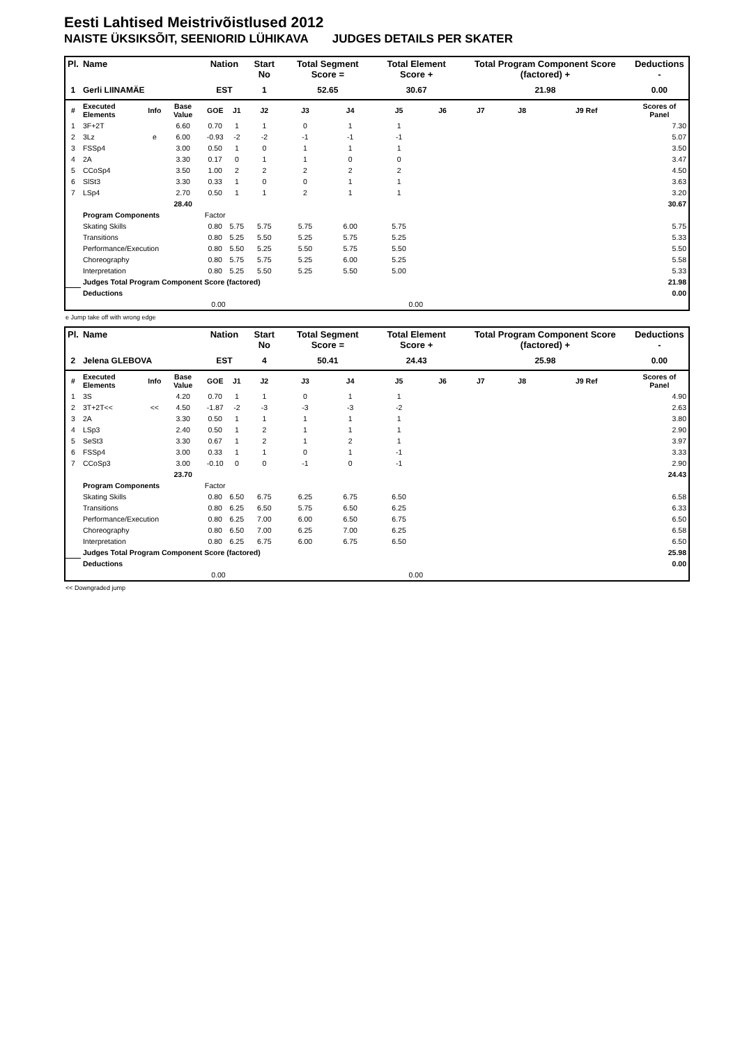Eesti Lahtised Meistrivõistlused 2012
NAISTE ÜKSIKSÕIT, SEENIORID LÜHIKAVA JUDGES DETAILS PER SKATER
| Pl. | Name | | | Nation | | Start No | Total Segment Score = | | Total Element Score + | | Total Program Component Score (factored) + | | | Deductions - |
| --- | --- | --- | --- | --- | --- | --- | --- | --- | --- | --- | --- | --- | --- | --- |
| 1 | Gerli LIINAMÄE | | | EST | | 1 | 52.65 | | 30.67 | | 21.98 | | | 0.00 |
| # | Executed Elements | Info | Base Value | GOE | J1 | J2 | J3 | J4 | J5 | J6 | J7 | J8 | J9 Ref | Scores of Panel |
| 1 | 3F+2T | | 6.60 | 0.70 | 1 | 1 | 0 | 1 | 1 | | | | | 7.30 |
| 2 | 3Lz | e | 6.00 | -0.93 | -2 | -2 | -1 | -1 | -1 | | | | | 5.07 |
| 3 | FSSp4 | | 3.00 | 0.50 | 1 | 0 | 1 | 1 | 1 | | | | | 3.50 |
| 4 | 2A | | 3.30 | 0.17 | 0 | 1 | 1 | 0 | 0 | | | | | 3.47 |
| 5 | CCoSp4 | | 3.50 | 1.00 | 2 | 2 | 2 | 2 | 2 | | | | | 4.50 |
| 6 | SlSt3 | | 3.30 | 0.33 | 1 | 0 | 0 | 1 | 1 | | | | | 3.63 |
| 7 | LSp4 | | 2.70 | 0.50 | 1 | 1 | 2 | 1 | 1 | | | | | 3.20 |
| | | | 28.40 | | | | | | | | | | | 30.67 |
| | Program Components | | | Factor | | | | | | | | | | |
| | Skating Skills | | | 0.80 | 5.75 | 5.75 | 5.75 | 6.00 | 5.75 | | | | | 5.75 |
| | Transitions | | | 0.80 | 5.25 | 5.50 | 5.25 | 5.75 | 5.25 | | | | | 5.33 |
| | Performance/Execution | | | 0.80 | 5.50 | 5.25 | 5.50 | 5.75 | 5.50 | | | | | 5.50 |
| | Choreography | | | 0.80 | 5.75 | 5.75 | 5.25 | 6.00 | 5.25 | | | | | 5.58 |
| | Interpretation | | | 0.80 | 5.25 | 5.50 | 5.25 | 5.50 | 5.00 | | | | | 5.33 |
| | Judges Total Program Component Score (factored) | | | | | | | | | | | | | 21.98 |
| | Deductions | | | | | | | | | | | | | 0.00 |
| 0.00 | | | | | 0.00 | | | | | | | | | |
e Jump take off with wrong edge
| Pl. | Name | | | Nation | | Start No | Total Segment Score = | | Total Element Score + | | Total Program Component Score (factored) + | | | Deductions - |
| --- | --- | --- | --- | --- | --- | --- | --- | --- | --- | --- | --- | --- | --- | --- |
| 2 | Jelena GLEBOVA | | | EST | | 4 | 50.41 | | 24.43 | | 25.98 | | | 0.00 |
| # | Executed Elements | Info | Base Value | GOE | J1 | J2 | J3 | J4 | J5 | J6 | J7 | J8 | J9 Ref | Scores of Panel |
| 1 | 3S | | 4.20 | 0.70 | 1 | 1 | 0 | 1 | 1 | | | | | 4.90 |
| 2 | 3T+2T<< | << | 4.50 | -1.87 | -2 | -3 | -3 | -3 | -2 | | | | | 2.63 |
| 3 | 2A | | 3.30 | 0.50 | 1 | 1 | 1 | 1 | 1 | | | | | 3.80 |
| 4 | LSp3 | | 2.40 | 0.50 | 1 | 2 | 1 | 1 | 1 | | | | | 2.90 |
| 5 | SeSt3 | | 3.30 | 0.67 | 1 | 2 | 1 | 2 | 1 | | | | | 3.97 |
| 6 | FSSp4 | | 3.00 | 0.33 | 1 | 1 | 0 | 1 | -1 | | | | | 3.33 |
| 7 | CCoSp3 | | 3.00 | -0.10 | 0 | 0 | -1 | 0 | -1 | | | | | 2.90 |
| | | | 23.70 | | | | | | | | | | | 24.43 |
| | Program Components | | | Factor | | | | | | | | | | |
| | Skating Skills | | | 0.80 | 6.50 | 6.75 | 6.25 | 6.75 | 6.50 | | | | | 6.58 |
| | Transitions | | | 0.80 | 6.25 | 6.50 | 5.75 | 6.50 | 6.25 | | | | | 6.33 |
| | Performance/Execution | | | 0.80 | 6.25 | 7.00 | 6.00 | 6.50 | 6.75 | | | | | 6.50 |
| | Choreography | | | 0.80 | 6.50 | 7.00 | 6.25 | 7.00 | 6.25 | | | | | 6.58 |
| | Interpretation | | | 0.80 | 6.25 | 6.75 | 6.00 | 6.75 | 6.50 | | | | | 6.50 |
| | Judges Total Program Component Score (factored) | | | | | | | | | | | | | 25.98 |
| | Deductions | | | | | | | | | | | | | 0.00 |
| 0.00 | | | | | 0.00 | | | | | | | | | |
<< Downgraded jump